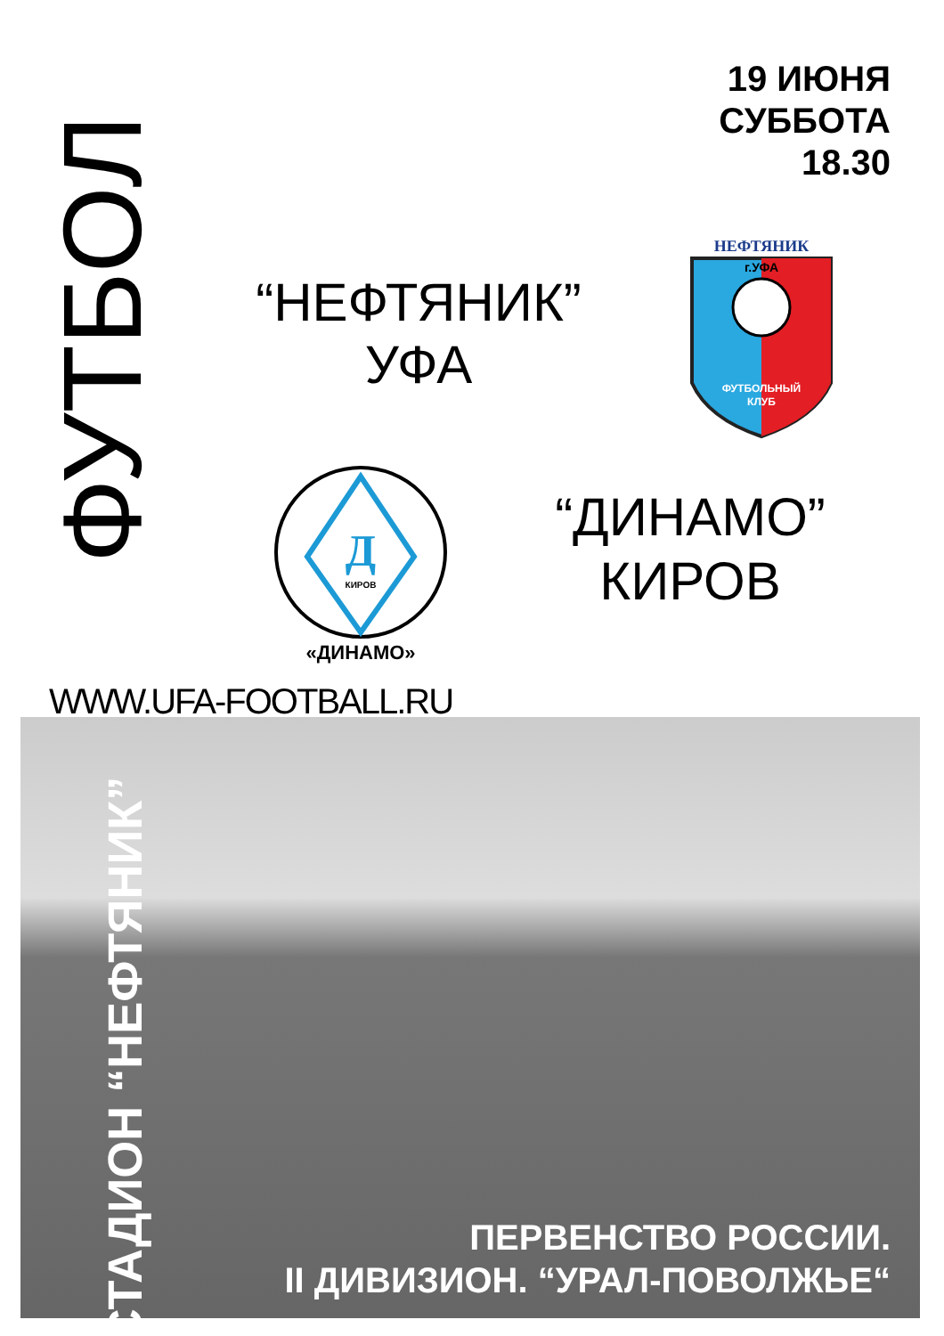ФУТБОЛ
19 ИЮНЯ
СУББОТА
18.30
“НЕФТЯНИК”
УФА
ФУТБОЛЬНЫЙ
КЛУБ
НЕФТЯНИК
г.УФА
Д
КИРОВ
«ДИНАМО»
“ДИНАМО”
КИРОВ
WWW.UFA-FOOTBALL.RU
СТАДИОН “НЕФТЯНИК”
ПЕРВЕНСТВО РОССИИ.
II ДИВИЗИОН. “УРАЛ-ПОВОЛЖЬЕ“